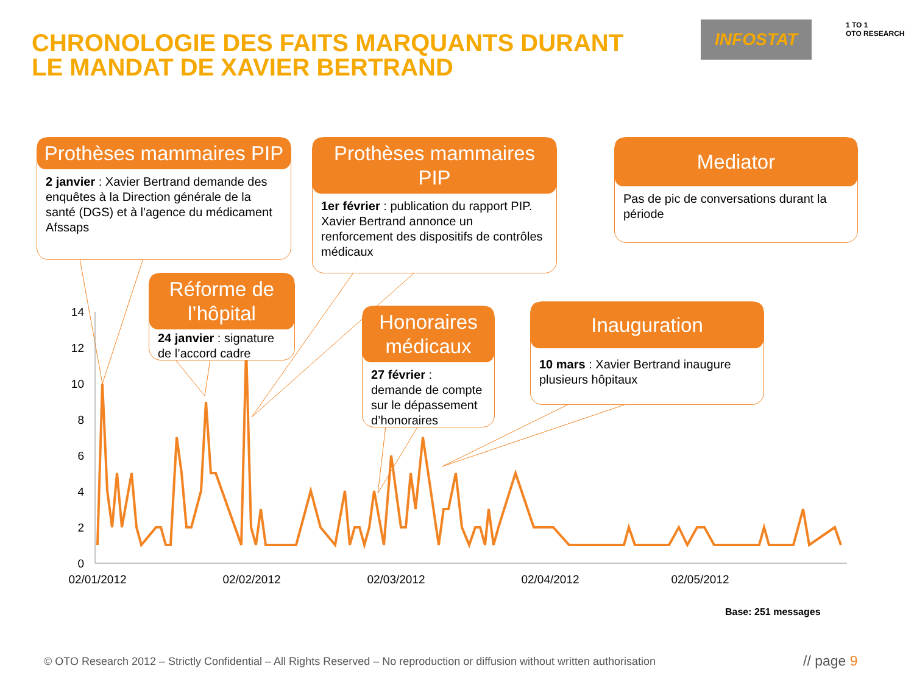CHRONOLOGIE DES FAITS MARQUANTS DURANT
LE MANDAT DE XAVIER BERTRAND
INFOSTAT
1 TO 1
OTO RESEARCH
14
12
10
8
6
4
2
0
02/01/2012
02/02/2012
02/03/2012
02/04/2012
02/05/2012
Prothèses mammaires PIP
2 janvier : Xavier Bertrand demande des enquêtes à la Direction générale de la santé (DGS) et à l'agence du médicament Afssaps
Prothèses mammaires PIP
1er février : publication du rapport PIP. Xavier Bertrand annonce un renforcement des dispositifs de contrôles médicaux
Mediator
Pas de pic de conversations durant la période
Réforme de l’hôpital
24 janvier : signature de l’accord cadre
Honoraires médicaux
27 février : demande de compte sur le dépassement d’honoraires
Inauguration
10 mars : Xavier Bertrand inaugure plusieurs hôpitaux
Base: 251 messages
© OTO Research 2012 – Strictly Confidential – All Rights Reserved – No reproduction or diffusion without written authorisation
// page 9